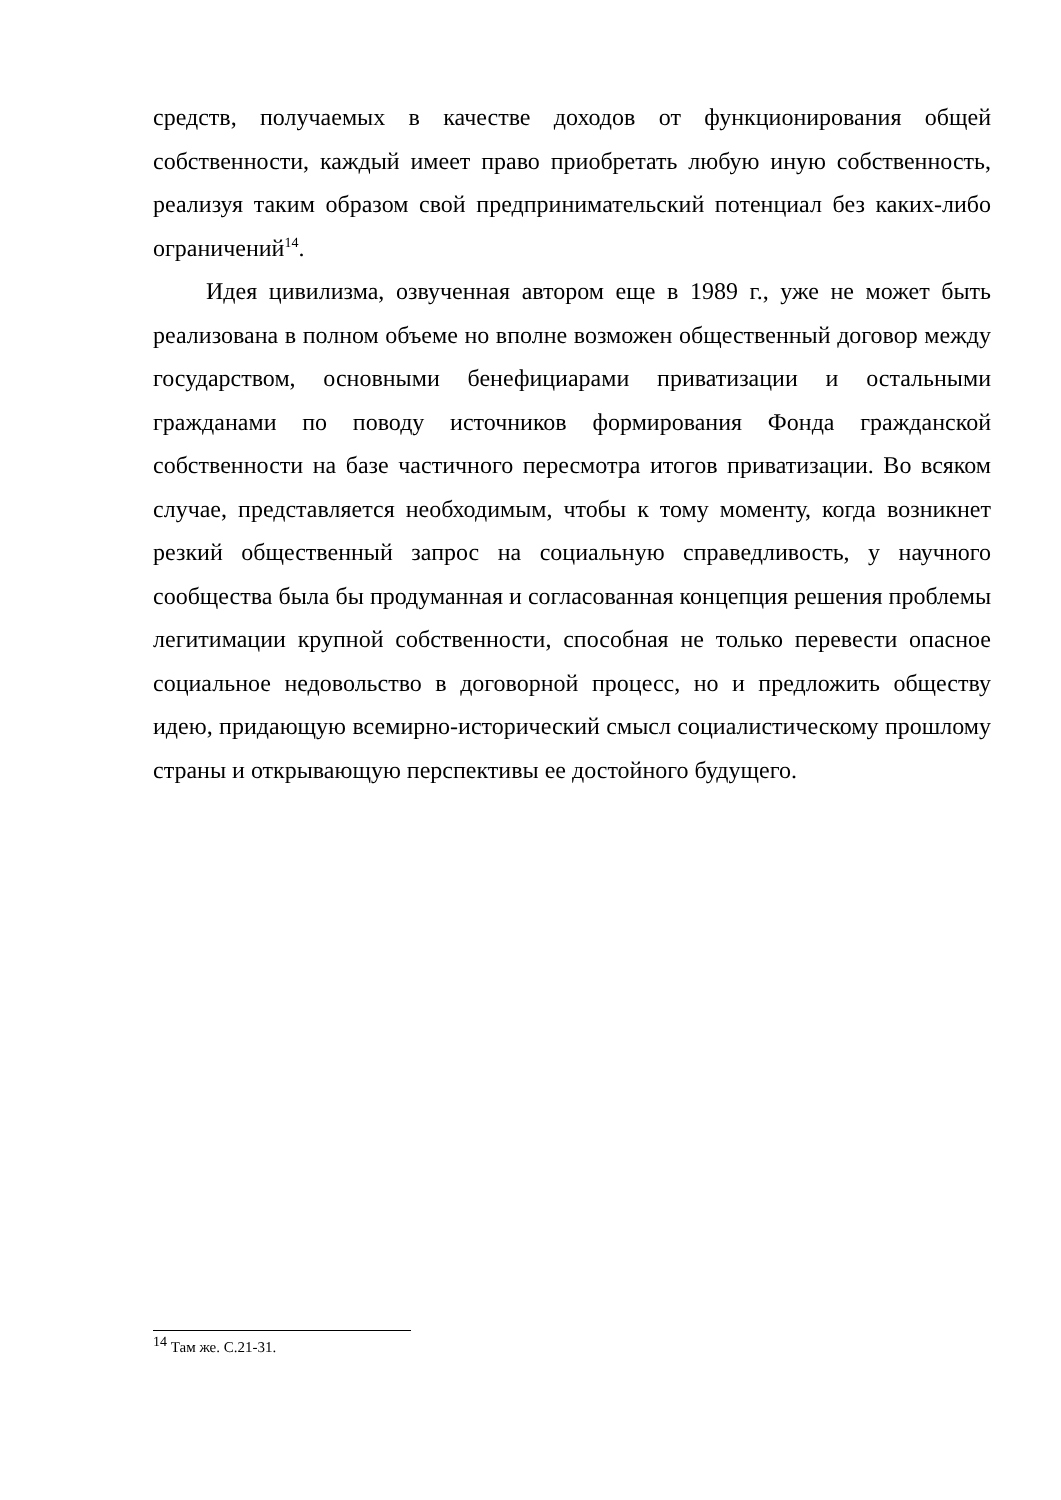средств, получаемых в качестве доходов от функционирования общей собственности, каждый имеет право приобретать любую иную собственность, реализуя таким образом свой предпринимательский потенциал без каких-либо ограничений<sup>14</sup>.
Идея цивилизма, озвученная автором еще в 1989 г., уже не может быть реализована в полном объеме но вполне возможен общественный договор между государством, основными бенефициарами приватизации и остальными гражданами по поводу источников формирования Фонда гражданской собственности на базе частичного пересмотра итогов приватизации. Во всяком случае, представляется необходимым, чтобы к тому моменту, когда возникнет резкий общественный запрос на социальную справедливость, у научного сообщества была бы продуманная и согласованная концепция решения проблемы легитимации крупной собственности, способная не только перевести опасное социальное недовольство в договорной процесс, но и предложить обществу идею, придающую всемирно-исторический смысл социалистическому прошлому страны и открывающую перспективы ее достойного будущего.
<sup>14</sup> Там же. С.21-31.